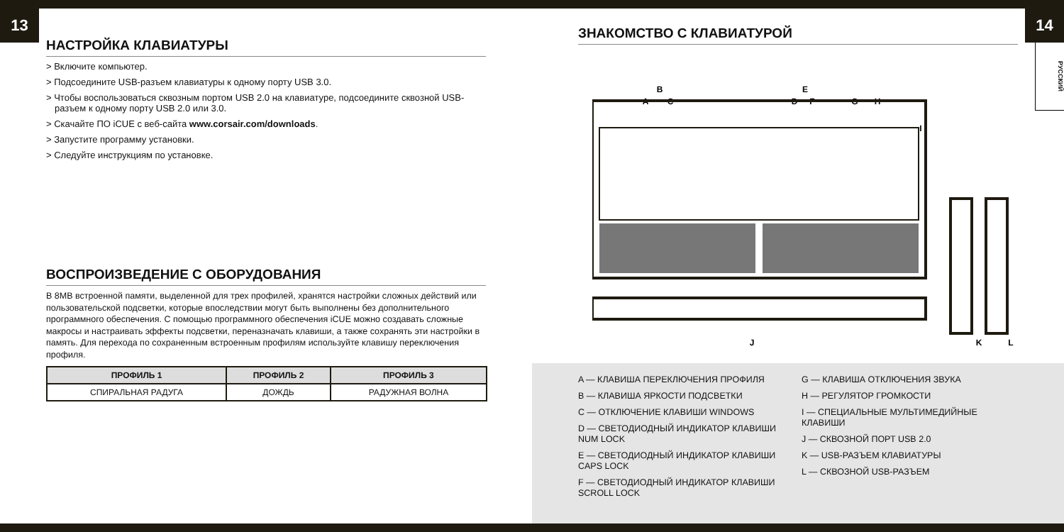13
НАСТРОЙКА КЛАВИАТУРЫ
> Включите компьютер.
> Подсоедините USB-разъем клавиатуры к одному порту USB 3.0.
> Чтобы воспользоваться сквозным портом USB 2.0 на клавиатуре, подсоедините сквозной USB-разъем к одному порту USB 2.0 или 3.0.
> Скачайте ПО iCUE с веб-сайта www.corsair.com/downloads.
> Запустите программу установки.
> Следуйте инструкциям по установке.
ВОСПРОИЗВЕДЕНИЕ С ОБОРУДОВАНИЯ
В 8MB встроенной памяти, выделенной для трех профилей, хранятся настройки сложных действий или пользовательской подсветки, которые впоследствии могут быть выполнены без дополнительного программного обеспечения. С помощью программного обеспечения iCUE можно создавать сложные макросы и настраивать эффекты подсветки, переназначать клавиши, а также сохранять эти настройки в память. Для перехода по сохраненным встроенным профилям используйте клавишу переключения профиля.
| ПРОФИЛЬ 1 | ПРОФИЛЬ 2 | ПРОФИЛЬ 3 |
| --- | --- | --- |
| СПИРАЛЬНАЯ РАДУГА | ДОЖДЬ | РАДУЖНАЯ ВОЛНА |
14
РУССКИЙ
ЗНАКОМСТВО С КЛАВИАТУРОЙ
B
A
C
E
D
F
G
H
I
J
K
L
A — КЛАВИША ПЕРЕКЛЮЧЕНИЯ ПРОФИЛЯ
B — КЛАВИША ЯРКОСТИ ПОДСВЕТКИ
C — ОТКЛЮЧЕНИЕ КЛАВИШИ WINDOWS
D — СВЕТОДИОДНЫЙ ИНДИКАТОР КЛАВИШИ NUM LOCK
E — СВЕТОДИОДНЫЙ ИНДИКАТОР КЛАВИШИ CAPS LOCK
F — СВЕТОДИОДНЫЙ ИНДИКАТОР КЛАВИШИ SCROLL LOCK
G — КЛАВИША ОТКЛЮЧЕНИЯ ЗВУКА
H — РЕГУЛЯТОР ГРОМКОСТИ
I — СПЕЦИАЛЬНЫЕ МУЛЬТИМЕДИЙНЫЕ КЛАВИШИ
J — СКВОЗНОЙ ПОРТ USB 2.0
K — USB-РАЗЪЕМ КЛАВИАТУРЫ
L — СКВОЗНОЙ USB-РАЗЪЕМ